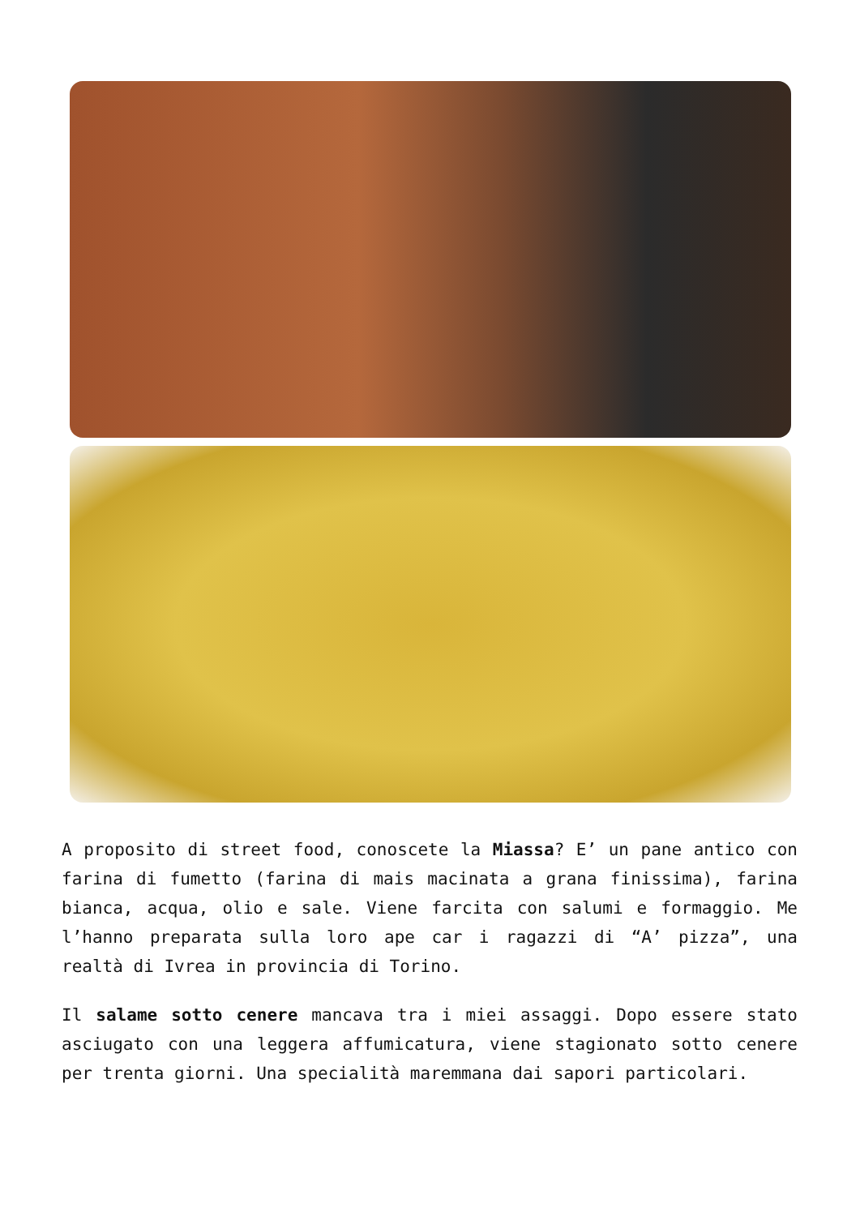A proposito di street food, conoscete la Miassa? E’ un pane antico con farina di fumetto (farina di mais macinata a grana finissima), farina bianca, acqua, olio e sale. Viene farcita con salumi e formaggio. Me l’hanno preparata sulla loro ape car i ragazzi di “A’ pizza”, una realtà di Ivrea in provincia di Torino.
Il salame sotto cenere mancava tra i miei assaggi. Dopo essere stato asciugato con una leggera affumicatura, viene stagionato sotto cenere per trenta giorni. Una specialità maremmana dai sapori particolari.